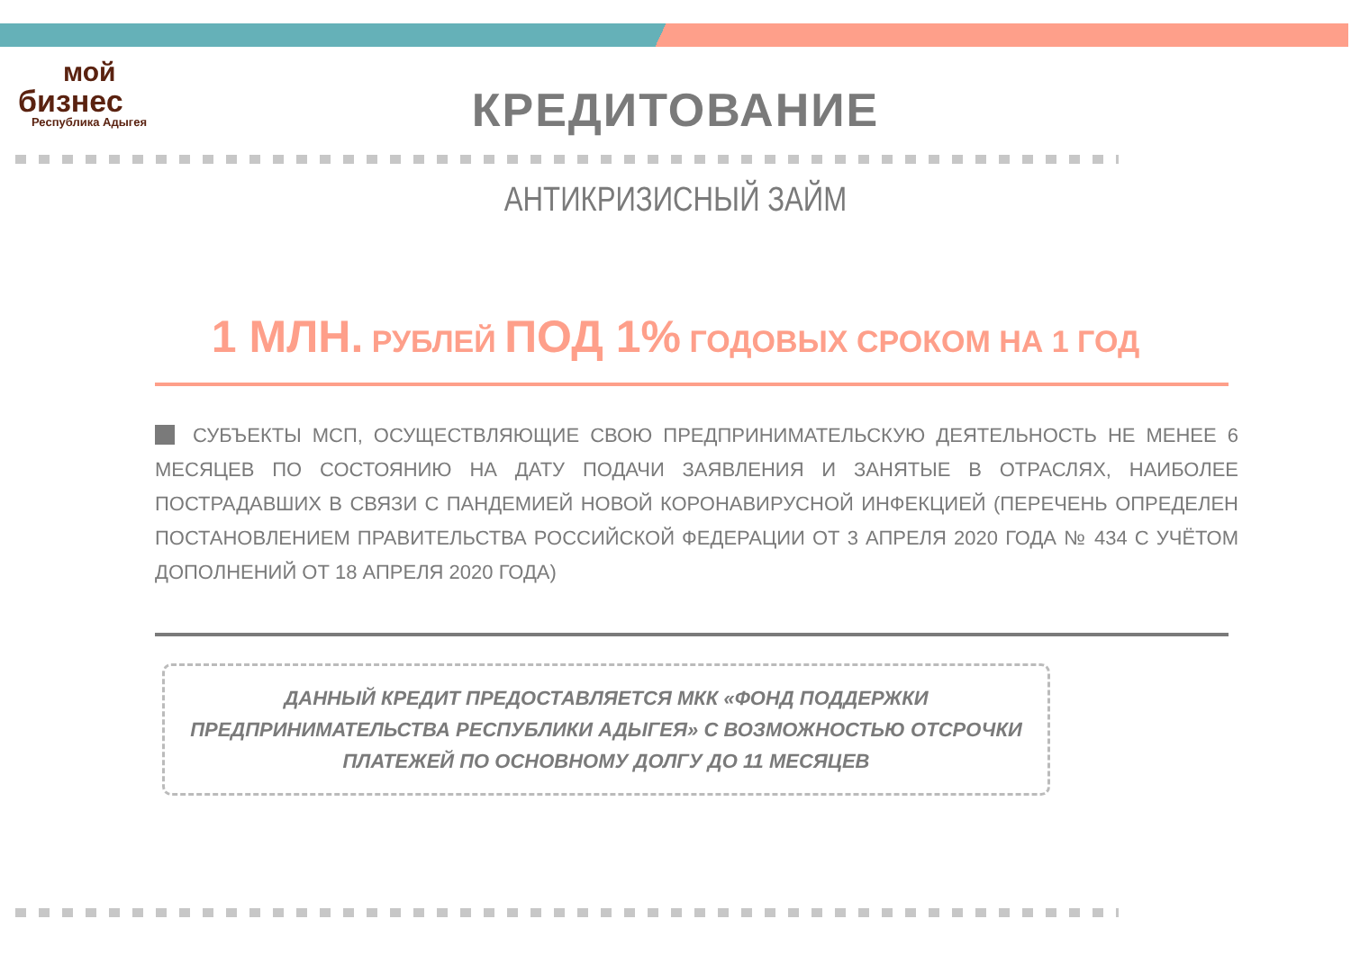мой
бизнес
Республика Адыгея
КРЕДИТОВАНИЕ
АНТИКРИЗИСНЫЙ ЗАЙМ
1 МЛН. РУБЛЕЙ ПОД 1% ГОДОВЫХ СРОКОМ НА 1 ГОД
СУБЪЕКТЫ МСП, ОСУЩЕСТВЛЯЮЩИЕ СВОЮ ПРЕДПРИНИМАТЕЛЬСКУЮ ДЕЯТЕЛЬНОСТЬ НЕ МЕНЕЕ 6 МЕСЯЦЕВ ПО СОСТОЯНИЮ НА ДАТУ ПОДАЧИ ЗАЯВЛЕНИЯ И ЗАНЯТЫЕ В ОТРАСЛЯХ, НАИБОЛЕЕ ПОСТРАДАВШИХ В СВЯЗИ С ПАНДЕМИЕЙ НОВОЙ КОРОНАВИРУСНОЙ ИНФЕКЦИЕЙ (ПЕРЕЧЕНЬ ОПРЕДЕЛЕН ПОСТАНОВЛЕНИЕМ ПРАВИТЕЛЬСТВА РОССИЙСКОЙ ФЕДЕРАЦИИ ОТ 3 АПРЕЛЯ 2020 ГОДА № 434 С УЧЁТОМ ДОПОЛНЕНИЙ ОТ 18 АПРЕЛЯ 2020 ГОДА)
ДАННЫЙ КРЕДИТ ПРЕДОСТАВЛЯЕТСЯ МКК «ФОНД ПОДДЕРЖКИ ПРЕДПРИНИМАТЕЛЬСТВА РЕСПУБЛИКИ АДЫГЕЯ» С ВОЗМОЖНОСТЬЮ ОТСРОЧКИ ПЛАТЕЖЕЙ ПО ОСНОВНОМУ ДОЛГУ ДО 11 МЕСЯЦЕВ